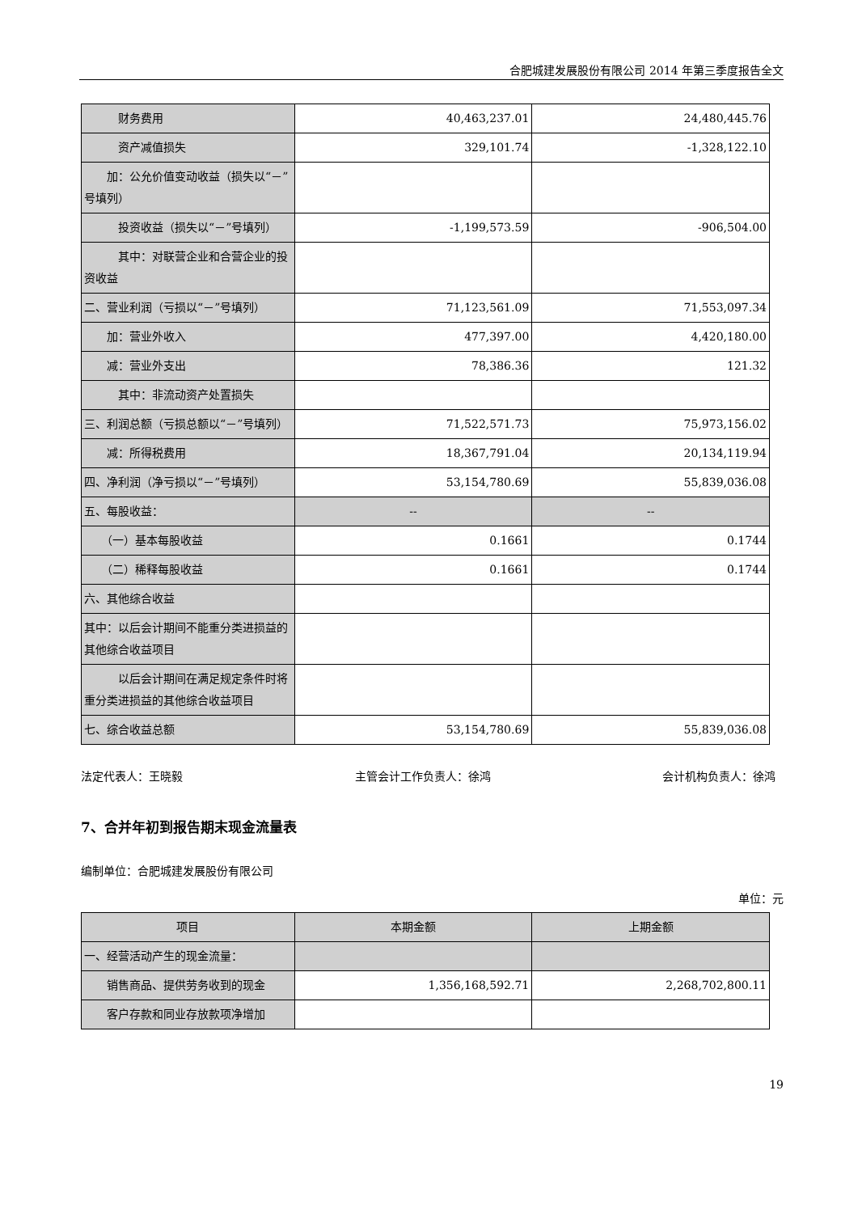合肥城建发展股份有限公司 2014 年第三季度报告全文
| 财务费用 | 40,463,237.01 | 24,480,445.76 |
| 资产减值损失 | 329,101.74 | -1,328,122.10 |
| 加：公允价值变动收益（损失以“－”号填列） | | |
| 投资收益（损失以“－”号填列） | -1,199,573.59 | -906,504.00 |
| 其中：对联营企业和合营企业的投资收益 | | |
| 二、营业利润（亏损以“－”号填列） | 71,123,561.09 | 71,553,097.34 |
| 加：营业外收入 | 477,397.00 | 4,420,180.00 |
| 减：营业外支出 | 78,386.36 | 121.32 |
| 其中：非流动资产处置损失 | | |
| 三、利润总额（亏损总额以“－”号填列） | 71,522,571.73 | 75,973,156.02 |
| 减：所得税费用 | 18,367,791.04 | 20,134,119.94 |
| 四、净利润（净亏损以“－”号填列） | 53,154,780.69 | 55,839,036.08 |
| 五、每股收益： | -- | -- |
| （一）基本每股收益 | 0.1661 | 0.1744 |
| （二）稀释每股收益 | 0.1661 | 0.1744 |
| 六、其他综合收益 | | |
| 其中：以后会计期间不能重分类进损益的其他综合收益项目 | | |
| 以后会计期间在满足规定条件时将重分类进损益的其他综合收益项目 | | |
| 七、综合收益总额 | 53,154,780.69 | 55,839,036.08 |
法定代表人：王晓毅 主管会计工作负责人：徐鸿 会计机构负责人：徐鸿
7、合并年初到报告期末现金流量表
编制单位：合肥城建发展股份有限公司
单位：元
| 项目 | 本期金额 | 上期金额 |
| 一、经营活动产生的现金流量： | | |
| 销售商品、提供劳务收到的现金 | 1,356,168,592.71 | 2,268,702,800.11 |
| 客户存款和同业存放款项净增加 | | |
19